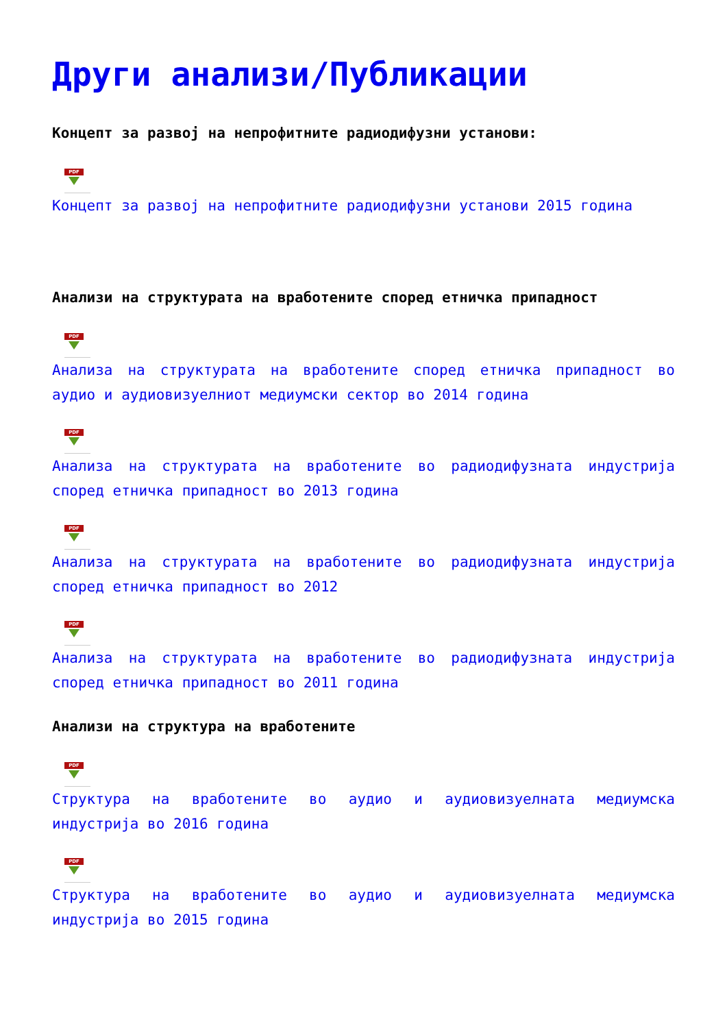Други анализи/Публикации
Концепт за развој на непрофитните радиодифузни установи:
PDF
Концепт за развој на непрофитните радиодифузни установи 2015 година
Анализи на структурата на вработените според етничка припадност
PDF
Анализа на структурата на вработените според етничка припадност во аудио и аудиовизуелниот медиумски сектор во 2014 година
PDF
Анализа на структурата на вработените во радиодифузната индустрија според етничка припадност во 2013 година
PDF
Анализа на структурата на вработените во радиодифузната индустрија според етничка припадност во 2012
PDF
Анализа на структурата на вработените во радиодифузната индустрија според етничка припадност во 2011 година
Анализи на структура на вработените
PDF
Структура на вработените во аудио и аудиовизуелната медиумска индустрија во 2016 година
PDF
Структура на вработените во аудио и аудиовизуелната медиумска индустрија во 2015 година